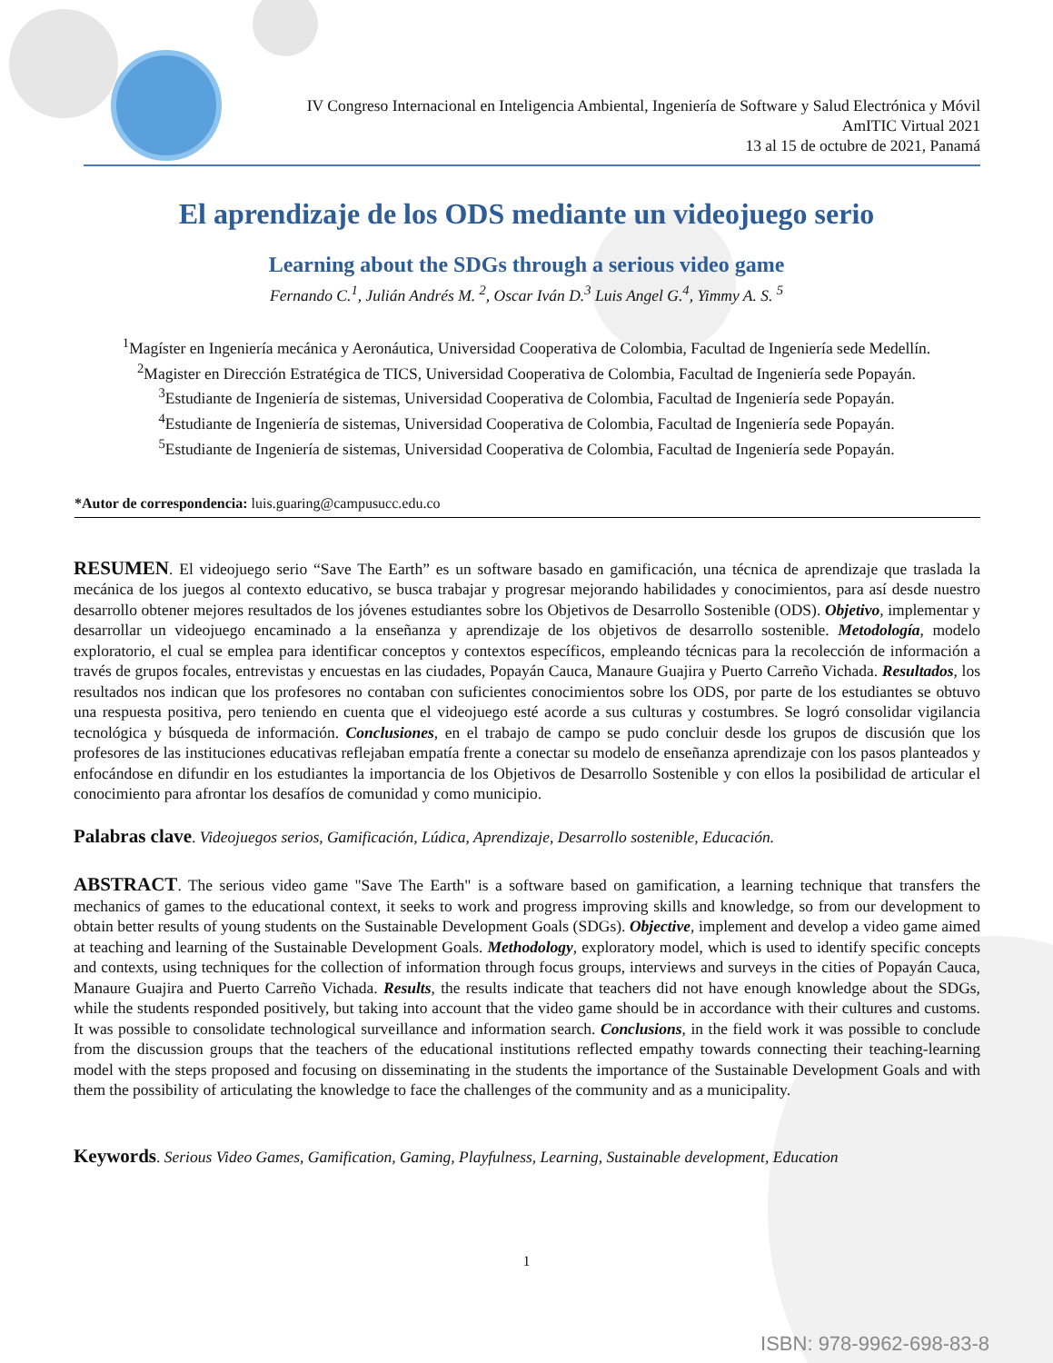IV Congreso Internacional en Inteligencia Ambiental, Ingeniería de Software y Salud Electrónica y Móvil
AmITIC Virtual 2021
13 al 15 de octubre de 2021, Panamá
El aprendizaje de los ODS mediante un videojuego serio
Learning about the SDGs through a serious video game
Fernando C.<sup>1</sup>, Julián Andrés M. <sup>2</sup>, Oscar Iván D.<sup>3</sup> Luis Angel G.<sup>4</sup>, Yimmy A. S. <sup>5</sup>
<sup>1</sup> Magíster en Ingeniería mecánica y Aeronáutica, Universidad Cooperativa de Colombia, Facultad de Ingeniería sede Medellín.
<sup>2</sup> Magister en Dirección Estratégica de TICS, Universidad Cooperativa de Colombia, Facultad de Ingeniería sede Popayán.
<sup>3</sup> Estudiante de Ingeniería de sistemas, Universidad Cooperativa de Colombia, Facultad de Ingeniería sede Popayán.
<sup>4</sup> Estudiante de Ingeniería de sistemas, Universidad Cooperativa de Colombia, Facultad de Ingeniería sede Popayán.
<sup>5</sup> Estudiante de Ingeniería de sistemas, Universidad Cooperativa de Colombia, Facultad de Ingeniería sede Popayán.
*Autor de correspondencia: luis.guaring@campusucc.edu.co
RESUMEN. El videojuego serio “Save The Earth” es un software basado en gamificación, una técnica de aprendizaje que traslada la mecánica de los juegos al contexto educativo, se busca trabajar y progresar mejorando habilidades y conocimientos, para así desde nuestro desarrollo obtener mejores resultados de los jóvenes estudiantes sobre los Objetivos de Desarrollo Sostenible (ODS). Objetivo, implementar y desarrollar un videojuego encaminado a la enseñanza y aprendizaje de los objetivos de desarrollo sostenible. Metodología, modelo exploratorio, el cual se emplea para identificar conceptos y contextos específicos, empleando técnicas para la recolección de información a través de grupos focales, entrevistas y encuestas en las ciudades, Popayán Cauca, Manaure Guajira y Puerto Carreño Vichada. Resultados, los resultados nos indican que los profesores no contaban con suficientes conocimientos sobre los ODS, por parte de los estudiantes se obtuvo una respuesta positiva, pero teniendo en cuenta que el videojuego esté acorde a sus culturas y costumbres. Se logró consolidar vigilancia tecnológica y búsqueda de información. Conclusiones, en el trabajo de campo se pudo concluir desde los grupos de discusión que los profesores de las instituciones educativas reflejaban empatía frente a conectar su modelo de enseñanza aprendizaje con los pasos planteados y enfocándose en difundir en los estudiantes la importancia de los Objetivos de Desarrollo Sostenible y con ellos la posibilidad de articular el conocimiento para afrontar los desafíos de comunidad y como municipio.
Palabras clave. Videojuegos serios, Gamificación, Lúdica, Aprendizaje, Desarrollo sostenible, Educación.
ABSTRACT. The serious video game "Save The Earth" is a software based on gamification, a learning technique that transfers the mechanics of games to the educational context, it seeks to work and progress improving skills and knowledge, so from our development to obtain better results of young students on the Sustainable Development Goals (SDGs). Objective, implement and develop a video game aimed at teaching and learning of the Sustainable Development Goals. Methodology, exploratory model, which is used to identify specific concepts and contexts, using techniques for the collection of information through focus groups, interviews and surveys in the cities of Popayán Cauca, Manaure Guajira and Puerto Carreño Vichada. Results, the results indicate that teachers did not have enough knowledge about the SDGs, while the students responded positively, but taking into account that the video game should be in accordance with their cultures and customs. It was possible to consolidate technological surveillance and information search. Conclusions, in the field work it was possible to conclude from the discussion groups that the teachers of the educational institutions reflected empathy towards connecting their teaching-learning model with the steps proposed and focusing on disseminating in the students the importance of the Sustainable Development Goals and with them the possibility of articulating the knowledge to face the challenges of the community and as a municipality.
Keywords. Serious Video Games, Gamification, Gaming, Playfulness, Learning, Sustainable development, Education
1
ISBN: 978-9962-698-83-8